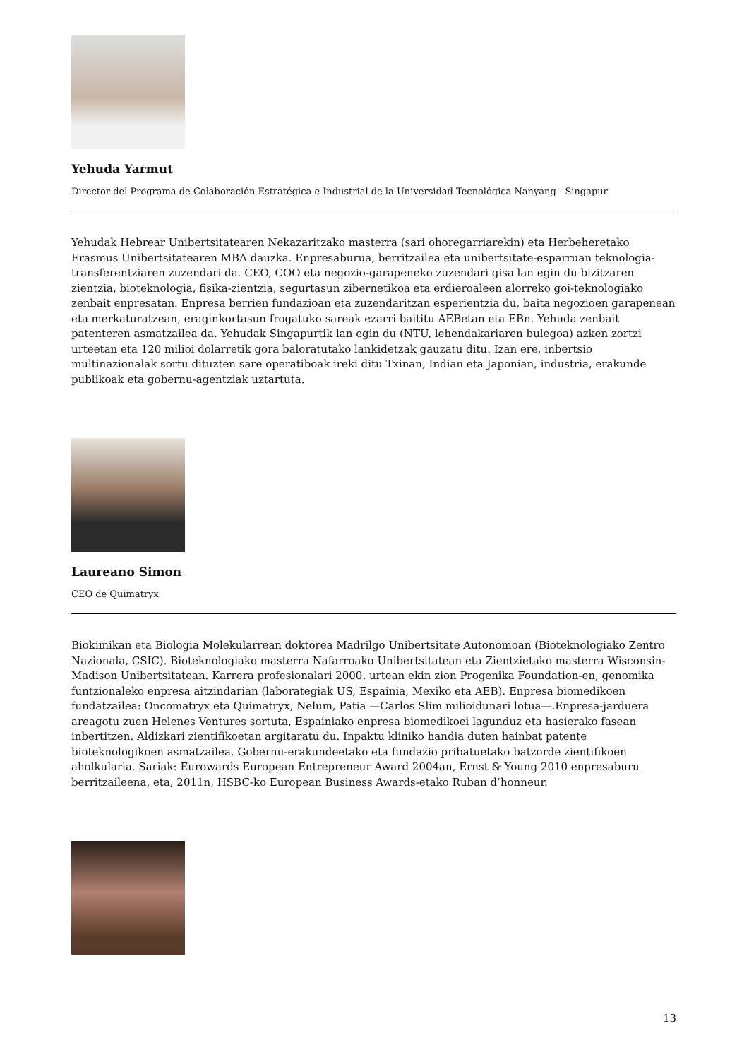Yehuda Yarmut
Director del Programa de Colaboración Estratégica e Industrial de la Universidad Tecnológica Nanyang - Singapur
Yehudak Hebrear Unibertsitatearen Nekazaritzako masterra (sari ohoregarriarekin) eta Herbeheretako Erasmus Unibertsitatearen MBA dauzka. Enpresaburua, berritzailea eta unibertsitate-esparruan teknologia-transferentziaren zuzendari da. CEO, COO eta negozio-garapeneko zuzendari gisa lan egin du bizitzaren zientzia, bioteknologia, fisika-zientzia, segurtasun zibernetikoa eta erdieroaleen alorreko goi-teknologiako zenbait enpresatan. Enpresa berrien fundazioan eta zuzendaritzan esperientzia du, baita negozioen garapenean eta merkaturatzean, eraginkortasun frogatuko sareak ezarri baititu AEBetan eta EBn. Yehuda zenbait patenteren asmatzailea da. Yehudak Singapurtik lan egin du (NTU, lehendakariaren bulegoa) azken zortzi urteetan eta 120 milioi dolarretik gora baloratutako lankidetzak gauzatu ditu. Izan ere, inbertsio multinazionalak sortu dituzten sare operatiboak ireki ditu Txinan, Indian eta Japonian, industria, erakunde publikoak eta gobernu-agentziak uztartuta.
Laureano Simon
CEO de Quimatryx
Biokimikan eta Biologia Molekularrean doktorea Madrilgo Unibertsitate Autonomoan (Bioteknologiako Zentro Nazionala, CSIC). Bioteknologiako masterra Nafarroako Unibertsitatean eta Zientzietako masterra Wisconsin-Madison Unibertsitatean. Karrera profesionalari 2000. urtean ekin zion Progenika Foundation-en, genomika funtzionaleko enpresa aitzindarian (laborategiak US, Espainia, Mexiko eta AEB). Enpresa biomedikoen fundatzailea: Oncomatryx eta Quimatryx, Nelum, Patia —Carlos Slim milioidunari lotua—.Enpresa-jarduera areagotu zuen Helenes Ventures sortuta, Espainiako enpresa biomedikoei lagunduz eta hasierako fasean inbertitzen. Aldizkari zientifikoetan argitaratu du. Inpaktu kliniko handia duten hainbat patente bioteknologikoen asmatzailea. Gobernu-erakundeetako eta fundazio pribatuetako batzorde zientifikoen aholkularia. Sariak: Eurowards European Entrepreneur Award 2004an, Ernst & Young 2010 enpresaburu berritzaileena, eta, 2011n, HSBC-ko European Business Awards-etako Ruban d’honneur.
13